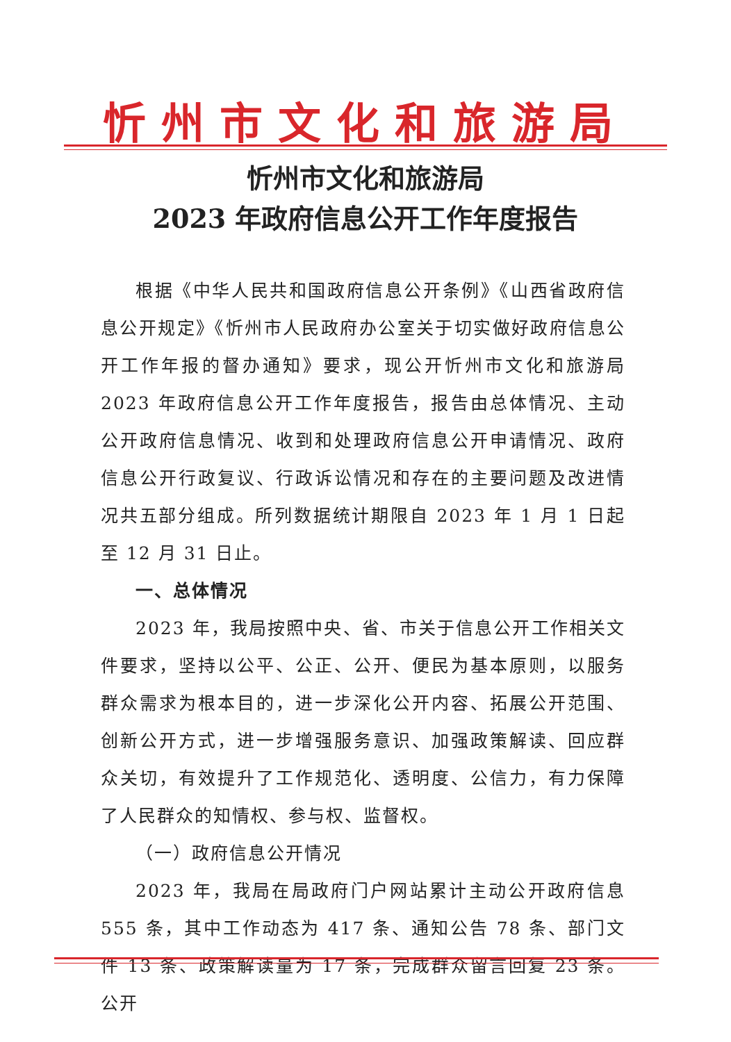忻州市文化和旅游局
忻州市文化和旅游局
2023 年政府信息公开工作年度报告
根据《中华人民共和国政府信息公开条例》《山西省政府信息公开规定》《忻州市人民政府办公室关于切实做好政府信息公开工作年报的督办通知》要求，现公开忻州市文化和旅游局 2023 年政府信息公开工作年度报告，报告由总体情况、主动公开政府信息情况、收到和处理政府信息公开申请情况、政府信息公开行政复议、行政诉讼情况和存在的主要问题及改进情况共五部分组成。所列数据统计期限自 2023 年 1 月 1 日起至 12 月 31 日止。
一、总体情况
2023 年，我局按照中央、省、市关于信息公开工作相关文件要求，坚持以公平、公正、公开、便民为基本原则，以服务群众需求为根本目的，进一步深化公开内容、拓展公开范围、创新公开方式，进一步增强服务意识、加强政策解读、回应群众关切，有效提升了工作规范化、透明度、公信力，有力保障了人民群众的知情权、参与权、监督权。
（一）政府信息公开情况
2023 年，我局在局政府门户网站累计主动公开政府信息 555 条，其中工作动态为 417 条、通知公告 78 条、部门文件 13 条、政策解读量为 17 条，完成群众留言回复 23 条。公开